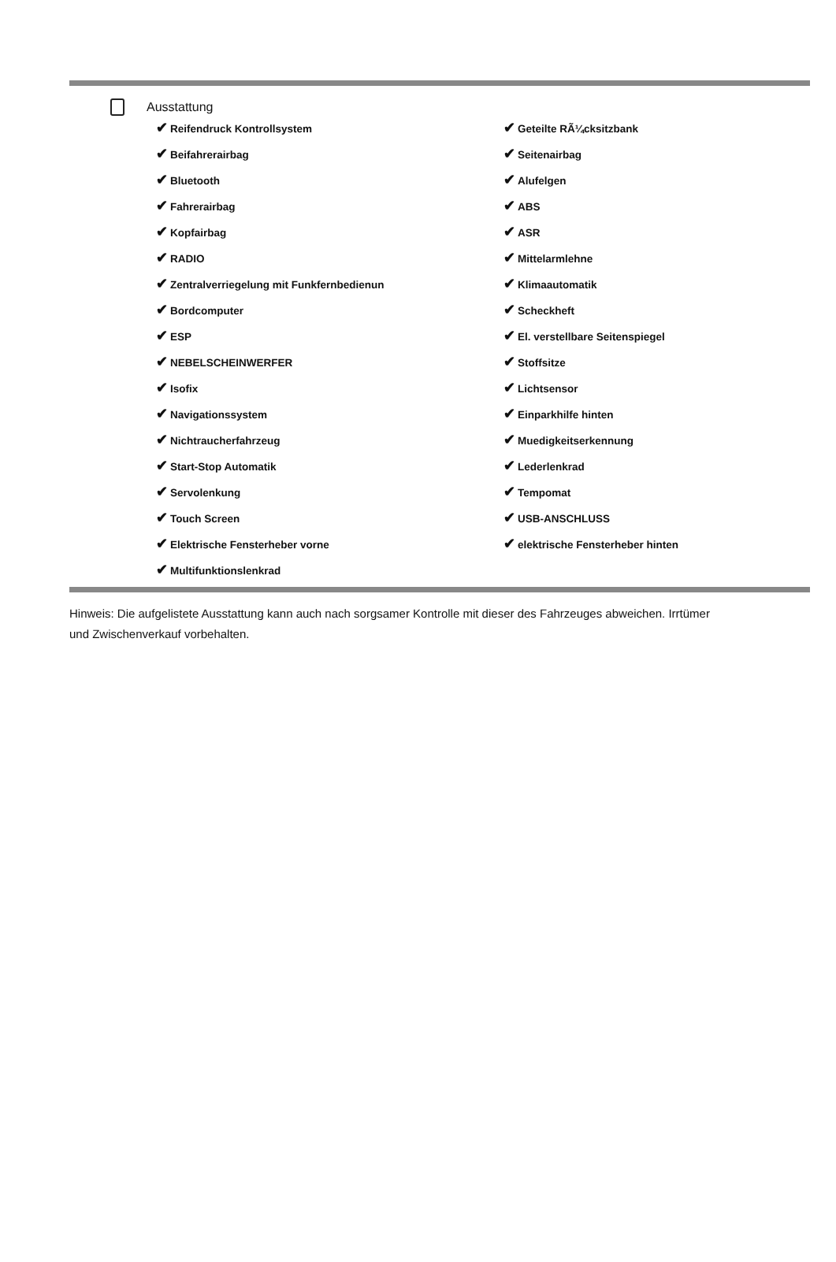Ausstattung
✔ Reifendruck Kontrollsystem
✔ Geteilte RÃ¼cksitzbank
✔ Beifahrerairbag
✔ Seitenairbag
✔ Bluetooth
✔ Alufelgen
✔ Fahrerairbag
✔ ABS
✔ Kopfairbag
✔ ASR
✔ RADIO
✔ Mittelarmlehne
✔ Zentralverriegelung mit Funkfernbedienun
✔ Klimaautomatik
✔ Bordcomputer
✔ Scheckheft
✔ ESP
✔ El. verstellbare Seitenspiegel
✔ NEBELSCHEINWERFER
✔ Stoffsitze
✔ Isofix
✔ Lichtsensor
✔ Navigationssystem
✔ Einparkhilfe hinten
✔ Nichtraucherfahrzeug
✔ Muedigkeitserkennung
✔ Start-Stop Automatik
✔ Lederlenkrad
✔ Servolenkung
✔ Tempomat
✔ Touch Screen
✔ USB-ANSCHLUSS
✔ Elektrische Fensterheber vorne
✔ elektrische Fensterheber hinten
✔ Multifunktionslenkrad
Hinweis: Die aufgelistete Ausstattung kann auch nach sorgsamer Kontrolle mit dieser des Fahrzeuges abweichen. Irrtümer und Zwischenverkauf vorbehalten.